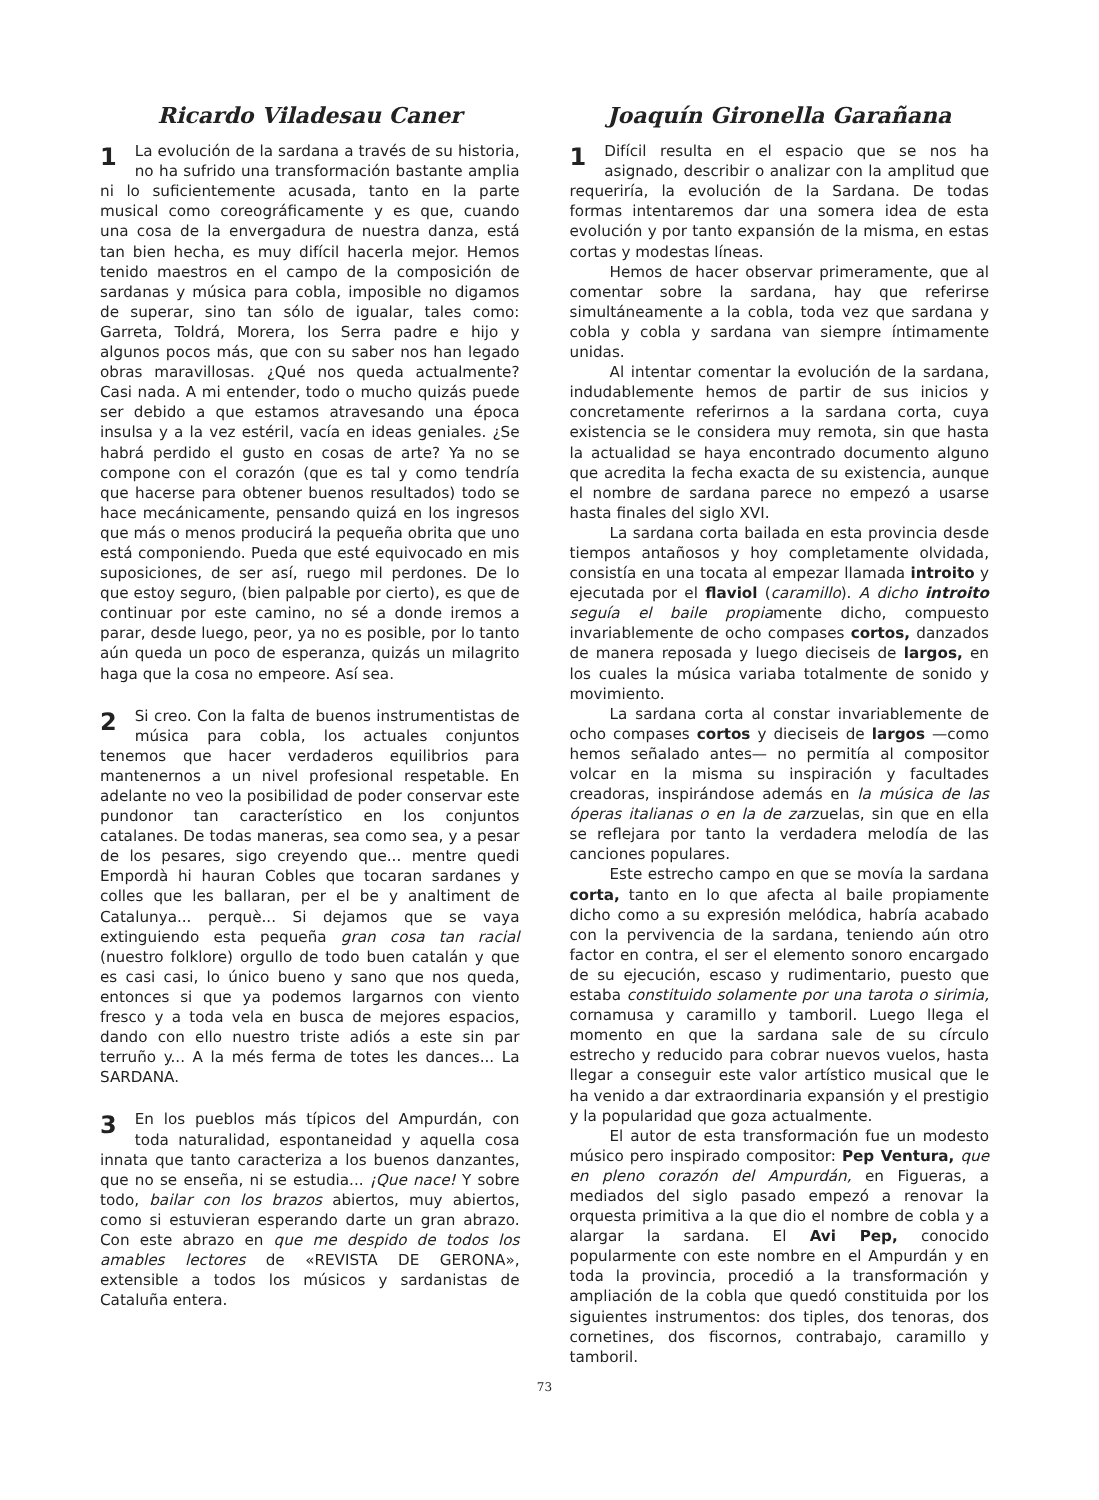Ricardo Viladesau Caner
1 La evolución de la sardana a través de su historia, no ha sufrido una transformación bastante amplia ni lo suficientemente acusada, tanto en la parte musical como coreográficamente y es que, cuando una cosa de la envergadura de nuestra danza, está tan bien hecha, es muy difícil hacerla mejor. Hemos tenido maestros en el campo de la composición de sardanas y música para cobla, imposible no digamos de superar, sino tan sólo de igualar, tales como: Garreta, Toldrá, Morera, los Serra padre e hijo y algunos pocos más, que con su saber nos han legado obras maravillosas. ¿Qué nos queda actualmente? Casi nada. A mi entender, todo o mucho quizás puede ser debido a que estamos atravesando una época insulsa y a la vez estéril, vacía en ideas geniales. ¿Se habrá perdido el gusto en cosas de arte? Ya no se compone con el corazón (que es tal y como tendría que hacerse para obtener buenos resultados) todo se hace mecánicamente, pensando quizá en los ingresos que más o menos producirá la pequeña obrita que uno está componiendo. Pueda que esté equivocado en mis suposiciones, de ser así, ruego mil perdones. De lo que estoy seguro, (bien palpable por cierto), es que de continuar por este camino, no sé a donde iremos a parar, desde luego, peor, ya no es posible, por lo tanto aún queda un poco de esperanza, quizás un milagrito haga que la cosa no empeore. Así sea.
2 Si creo. Con la falta de buenos instrumentistas de música para cobla, los actuales conjuntos tenemos que hacer verdaderos equilibrios para mantenernos a un nivel profesional respetable. En adelante no veo la posibilidad de poder conservar este pundonor tan característico en los conjuntos catalanes. De todas maneras, sea como sea, y a pesar de los pesares, sigo creyendo que... mentre quedi Empordà hi hauran Cobles que tocaran sardanes y colles que les ballaran, per el be y analtiment de Catalunya... perquè... Si dejamos que se vaya extinguiendo esta pequeña gran cosa tan racial (nuestro folklore) orgullo de todo buen catalán y que es casi casi, lo único bueno y sano que nos queda, entonces si que ya podemos largarnos con viento fresco y a toda vela en busca de mejores espacios, dando con ello nuestro triste adiós a este sin par terruño y... A la més ferma de totes les dances... La SARDANA.
3 En los pueblos más típicos del Ampurdán, con toda naturalidad, espontaneidad y aquella cosa innata que tanto caracteriza a los buenos danzantes, que no se enseña, ni se estudia... ¡Que nace! Y sobre todo, bailar con los brazos abiertos, muy abiertos, como si estuvieran esperando darte un gran abrazo. Con este abrazo en que me despido de todos los amables lectores de «REVISTA DE GERONA», extensible a todos los músicos y sardanistas de Cataluña entera.
Joaquín Gironella Garañana
1 Difícil resulta en el espacio que se nos ha asignado, describir o analizar con la amplitud que requeriría, la evolución de la Sardana. De todas formas intentaremos dar una somera idea de esta evolución y por tanto expansión de la misma, en estas cortas y modestas líneas.
Hemos de hacer observar primeramente, que al comentar sobre la sardana, hay que referirse simultáneamente a la cobla, toda vez que sardana y cobla y cobla y sardana van siempre íntimamente unidas.
Al intentar comentar la evolución de la sardana, indudablemente hemos de partir de sus inicios y concretamente referirnos a la sardana corta, cuya existencia se le considera muy remota, sin que hasta la actualidad se haya encontrado documento alguno que acredita la fecha exacta de su existencia, aunque el nombre de sardana parece no empezó a usarse hasta finales del siglo XVI.
La sardana corta bailada en esta provincia desde tiempos antañosos y hoy completamente olvidada, consistía en una tocata al empezar llamada introito y ejecutada por el flaviol (caramillo). A dicho introito seguía el baile propiamente dicho, compuesto invariablemente de ocho compases cortos, danzados de manera reposada y luego dieciseis de largos, en los cuales la música variaba totalmente de sonido y movimiento.
La sardana corta al constar invariablemente de ocho compases cortos y dieciseis de largos —como hemos señalado antes— no permitía al compositor volcar en la misma su inspiración y facultades creadoras, inspirándose además en la música de las óperas italianas o en la de zarzuelas, sin que en ella se reflejara por tanto la verdadera melodía de las canciones populares.
Este estrecho campo en que se movía la sardana corta, tanto en lo que afecta al baile propiamente dicho como a su expresión melódica, habría acabado con la pervivencia de la sardana, teniendo aún otro factor en contra, el ser el elemento sonoro encargado de su ejecución, escaso y rudimentario, puesto que estaba constituido solamente por una tarota o sirimia, cornamusa y caramillo y tamboril. Luego llega el momento en que la sardana sale de su círculo estrecho y reducido para cobrar nuevos vuelos, hasta llegar a conseguir este valor artístico musical que le ha venido a dar extraordinaria expansión y el prestigio y la popularidad que goza actualmente.
El autor de esta transformación fue un modesto músico pero inspirado compositor: Pep Ventura, que en pleno corazón del Ampurdán, en Figueras, a mediados del siglo pasado empezó a renovar la orquesta primitiva a la que dio el nombre de cobla y a alargar la sardana. El Avi Pep, conocido popularmente con este nombre en el Ampurdán y en toda la provincia, procedió a la transformación y ampliación de la cobla que quedó constituida por los siguientes instrumentos: dos tiples, dos tenoras, dos cornetines, dos fiscornos, contrabajo, caramillo y tamboril.
73